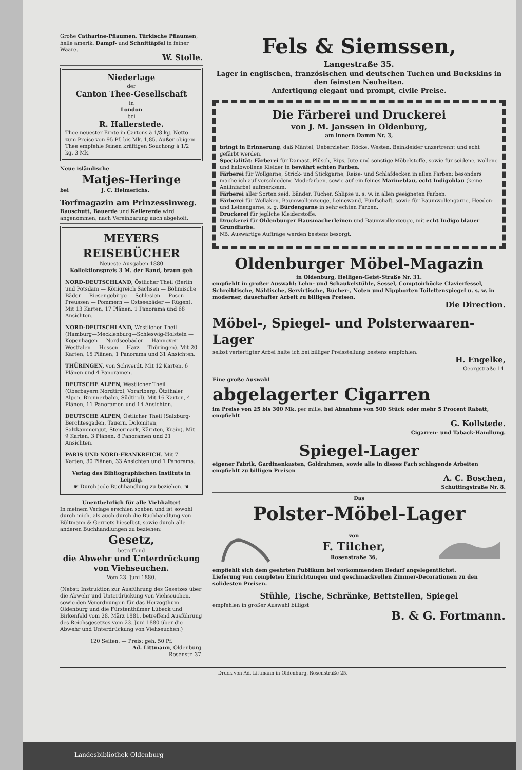Große Catharine-Pflaumen, Türkische Pflaumen, helle amerik. Dampf- und Schnittäpfel in feiner Waare.
W. Stolle.
Niederlage
der
Canton Thee-Gesellschaft
in
London
bei
R. Hallerstede.
Thee neuester Ernte in Cartons à 1/8 kg. Netto zum Preise von 95 Pf. bis Mk. 1,85. Außer obigem Thee empfehle feinen kräftigen Souchong à 1/2 kg. 3 Mk.
Neue isländische
Matjes-Heringe
bei J. C. Helmerichs.
Torfmagazin am Prinzessinweg.
Bauschutt, Bauerde und Kellererde wird angenommen, nach Vereinbarung auch abgeholt.
MEYERS REISEBÜCHER
Neueste Ausgaben 1880
Kollektionspreis 3 M. der Band, braun geb
NORD-DEUTSCHLAND, Östlicher Theil (Berlin und Potsdam — Königreich Sachsen — Böhmische Bäder — Riesengebirge — Schlesien — Posen — Preussen — Pommern — Ostseebäder — Rügen). Mit 13 Karten, 17 Plänen, 1 Panorama und 68 Ansichten.
NORD-DEUTSCHLAND, Westlicher Theil (Hamburg—Mecklenburg—Schleswig-Holstein — Kopenhagen — Nordseebäder — Hannover — Westfalen — Hessen — Harz — Thüringen). Mit 20 Karten, 15 Plänen, 1 Panorama und 31 Ansichten.
THÜRINGEN, von Schwerdt. Mit 12 Karten, 6 Plänen und 4 Panoramen.
DEUTSCHE ALPEN, Westlicher Theil (Oberbayern Nordtirol, Vorarlberg, Ötzthaler Alpen, Brennerbahn, Südtirol). Mit 16 Karten, 4 Plänen, 11 Panoramen und 14 Ansichten.
DEUTSCHE ALPEN, Östlicher Theil (Salzburg-Berchtesgaden, Tauern, Dolomiten, Salzkammergut, Steiermark, Kärnten, Krain). Mit 9 Karten, 3 Plänen, 8 Panoramen und 21 Ansichten.
PARIS UND NORD-FRANKREICH. Mit 7 Karten, 30 Plänen, 33 Ansichten und 1 Panorama.
Verlag des Bibliographischen Instituts in Leipzig.
☛ Durch jede Buchhandlung zu beziehen. ☚
Unentbehrlich für alle Viehhalter!
In meinem Verlage erschien soeben und ist sowohl durch mich, als auch durch die Buchhandlung von Bültmann & Gerriets hieselbst, sowie durch alle anderen Buchhandlungen zu beziehen:
Gesetz,
betreffend
die Abwehr und Unterdrückung von Viehseuchen.
Vom 23. Juni 1880.
(Nebst: Instruktion zur Ausführung des Gesetzes über die Abwehr und Unterdrückung von Viehseuchen, sowie den Verordnungen für das Herzogthum Oldenburg und die Fürstenthümer Lübeck und Birkenfeld vom 28. März 1881, betreffend Ausführung des Reichsgesetzes vom 23. Juni 1880 über die Abwehr und Unterdrückung von Viehseuchen.)
120 Seiten. — Preis: geh. 50 Pf.
Ad. Littmann, Oldenburg.
Rosenstr. 37.
Fels & Siemssen,
Langestraße 35.
Lager in englischen, französischen und deutschen Tuchen und Buckskins in den feinsten Neuheiten.
Anfertigung elegant und prompt, civile Preise.
Die Färberei und Druckerei
von J. M. Janssen in Oldenburg,
am innern Damm Nr. 3,
bringt in Erinnerung, daß Mäntel, Ueberzieher, Röcke, Westen, Beinkleider unzertrennt und echt gefärbt werden.
Specialität: Färberei für Damast, Plüsch, Rips, Jute und sonstige Möbelstoffe, sowie für seidene, wollene und halbwollene Kleider in bewährt echten Farben.
Färberei für Wollgarne, Strick- und Stickgarne, Reise- und Schlafdecken in allen Farben; besonders mache ich auf verschiedene Modefarben, sowie auf ein feines Marineblau, echt Indigoblau (keine Anilinfarbe) aufmerksam.
Färberei aller Sorten seid. Bänder, Tücher, Shlipse u. s. w. in allen geeigneten Farben.
Färberei für Wollaken, Baumwollenzeuge, Leinewand, Fünfschaft, sowie für Baumwollengarne, Heeden- und Leinengarne, s. g. Bürdengarne in sehr echten Farben.
Druckerei für jegliche Kleiderstoffe.
Druckerei für Oldenburger Hausmacherleinen und Baumwollenzeuge, mit echt Indigo blauer Grundfarbe.
NB. Auswärtige Aufträge werden bestens besorgt.
Oldenburger Möbel-Magazin
in Oldenburg, Heiligen-Geist-Straße Nr. 31.
empfiehlt in großer Auswahl: Lehn- und Schaukelstühle, Sessel, Comptoirböcke Clavierfessel, Schreibtische, Nähtische, Servirtische, Bücher-, Noten und Nippborten Toilettenspiegel u. s. w. in moderner, dauerhafter Arbeit zu billigen Preisen.
Die Direction.
Möbel-, Spiegel- und Polsterwaaren-Lager
selbst verfertigter Arbei halte ich bei billiger Preisstellung bestens empfohlen.
H. Engelke,
Georgstraße 14.
Eine große Auswahl
abgelagerter Cigarren
im Preise von 25 bis 300 Mk. per mille, bei Abnahme von 500 Stück oder mehr 5 Procent Rabatt, empfiehlt
G. Kollstede.
Cigarren- und Taback-Handlung.
Spiegel-Lager
eigener Fabrik, Gardinenkasten, Goldrahmen, sowie alle in dieses Fach schlagende Arbeiten empfiehlt zu billigen Preisen
A. C. Boschen,
Schüttingstraße Nr. 8.
Das
Polster-Möbel-Lager
von
F. Tilcher,
Rosenstraße 36,
empfiehlt sich dem geehrten Publikum bei vorkommendem Bedarf angelegentlichst.
Lieferung von completen Einrichtungen und geschmackvollen Zimmer-Decorationen zu den solidesten Preisen.
Stühle, Tische, Schränke, Bettstellen, Spiegel
empfehlen in großer Auswahl billigst
B. & G. Fortmann.
Druck von Ad. Littmann in Oldenburg, Rosenstraße 25.
Landesbibliothek Oldenburg